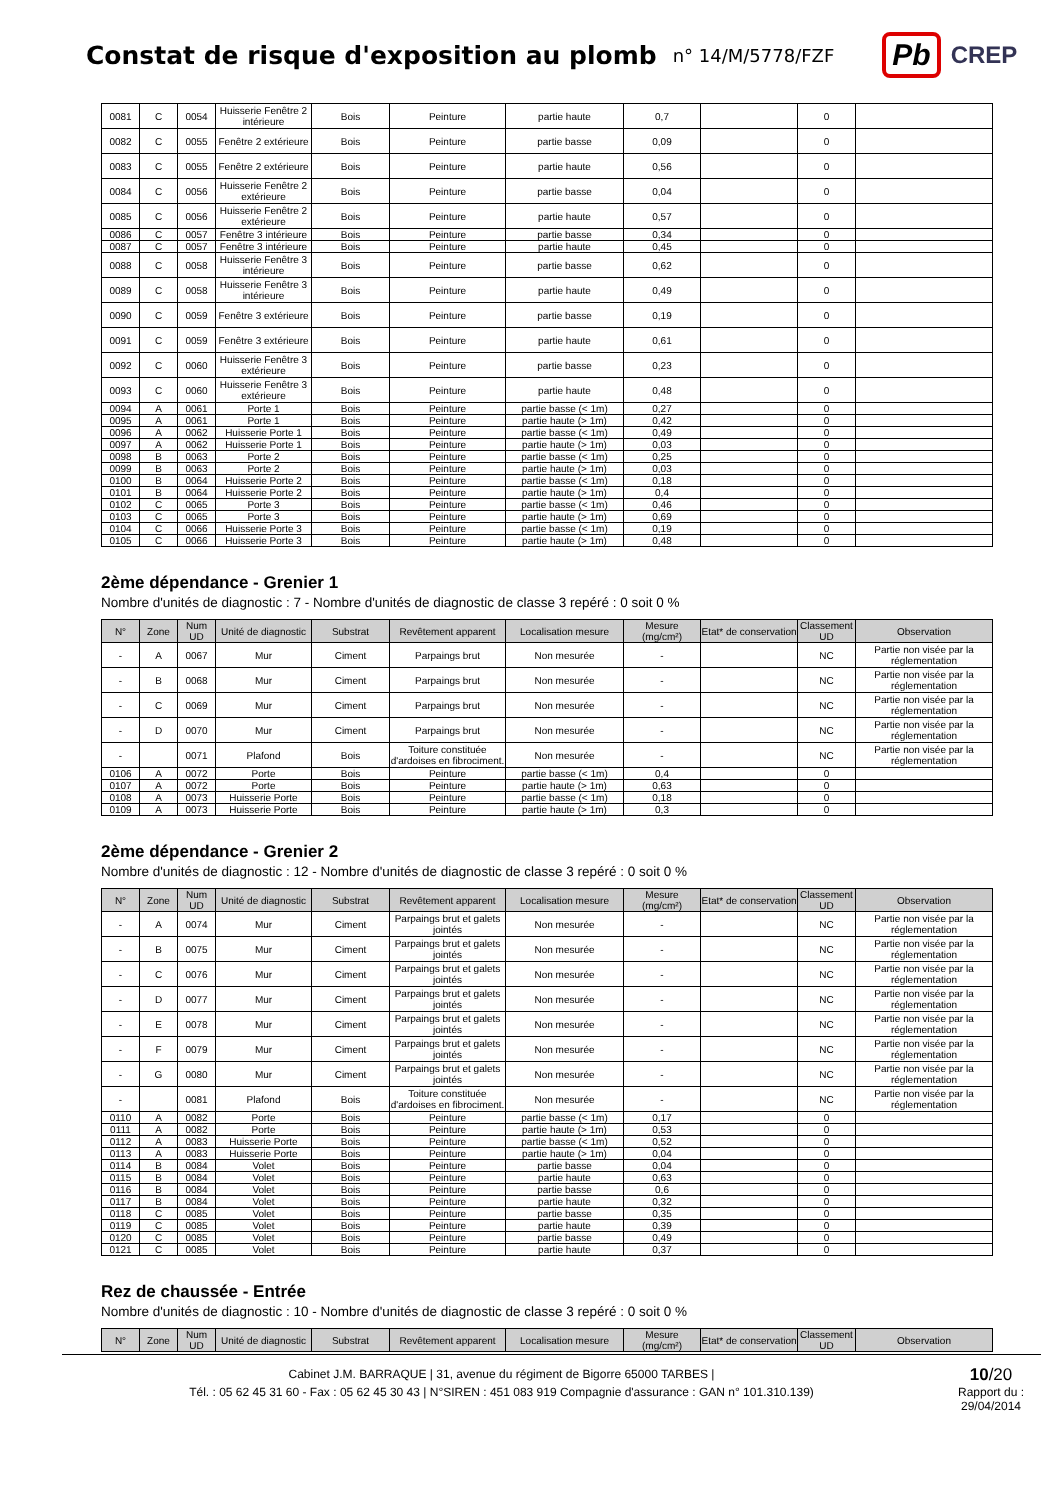Constat de risque d'exposition au plomb
n° 14/M/5778/FZF
Pb CREP
| 0081 | C | 0054 | Huisserie Fenêtre 2 intérieure | Bois | Peinture | partie haute | 0,7 | | 0 | |
| 0082 | C | 0055 | Fenêtre 2 extérieure | Bois | Peinture | partie basse | 0,09 | | 0 | |
| 0083 | C | 0055 | Fenêtre 2 extérieure | Bois | Peinture | partie haute | 0,56 | | 0 | |
| 0084 | C | 0056 | Huisserie Fenêtre 2 extérieure | Bois | Peinture | partie basse | 0,04 | | 0 | |
| 0085 | C | 0056 | Huisserie Fenêtre 2 extérieure | Bois | Peinture | partie haute | 0,57 | | 0 | |
| 0086 | C | 0057 | Fenêtre 3 intérieure | Bois | Peinture | partie basse | 0,34 | | 0 | |
| 0087 | C | 0057 | Fenêtre 3 intérieure | Bois | Peinture | partie haute | 0,45 | | 0 | |
| 0088 | C | 0058 | Huisserie Fenêtre 3 intérieure | Bois | Peinture | partie basse | 0,62 | | 0 | |
| 0089 | C | 0058 | Huisserie Fenêtre 3 intérieure | Bois | Peinture | partie haute | 0,49 | | 0 | |
| 0090 | C | 0059 | Fenêtre 3 extérieure | Bois | Peinture | partie basse | 0,19 | | 0 | |
| 0091 | C | 0059 | Fenêtre 3 extérieure | Bois | Peinture | partie haute | 0,61 | | 0 | |
| 0092 | C | 0060 | Huisserie Fenêtre 3 extérieure | Bois | Peinture | partie basse | 0,23 | | 0 | |
| 0093 | C | 0060 | Huisserie Fenêtre 3 extérieure | Bois | Peinture | partie haute | 0,48 | | 0 | |
| 0094 | A | 0061 | Porte 1 | Bois | Peinture | partie basse (< 1m) | 0,27 | | 0 | |
| 0095 | A | 0061 | Porte 1 | Bois | Peinture | partie haute (> 1m) | 0,42 | | 0 | |
| 0096 | A | 0062 | Huisserie Porte 1 | Bois | Peinture | partie basse (< 1m) | 0,49 | | 0 | |
| 0097 | A | 0062 | Huisserie Porte 1 | Bois | Peinture | partie haute (> 1m) | 0,03 | | 0 | |
| 0098 | B | 0063 | Porte 2 | Bois | Peinture | partie basse (< 1m) | 0,25 | | 0 | |
| 0099 | B | 0063 | Porte 2 | Bois | Peinture | partie haute (> 1m) | 0,03 | | 0 | |
| 0100 | B | 0064 | Huisserie Porte 2 | Bois | Peinture | partie basse (< 1m) | 0,18 | | 0 | |
| 0101 | B | 0064 | Huisserie Porte 2 | Bois | Peinture | partie haute (> 1m) | 0,4 | | 0 | |
| 0102 | C | 0065 | Porte 3 | Bois | Peinture | partie basse (< 1m) | 0,46 | | 0 | |
| 0103 | C | 0065 | Porte 3 | Bois | Peinture | partie haute (> 1m) | 0,69 | | 0 | |
| 0104 | C | 0066 | Huisserie Porte 3 | Bois | Peinture | partie basse (< 1m) | 0,19 | | 0 | |
| 0105 | C | 0066 | Huisserie Porte 3 | Bois | Peinture | partie haute (> 1m) | 0,48 | | 0 | |
2ème dépendance - Grenier 1
Nombre d'unités de diagnostic : 7 - Nombre d'unités de diagnostic de classe 3 repéré : 0 soit 0 %
| N° | Zone | Num UD | Unité de diagnostic | Substrat | Revêtement apparent | Localisation mesure | Mesure (mg/cm²) | Etat* de conservation | Classement UD | Observation |
| --- | --- | --- | --- | --- | --- | --- | --- | --- | --- | --- |
| - | A | 0067 | Mur | Ciment | Parpaings brut | Non mesurée | - | | NC | Partie non visée par la réglementation |
| - | B | 0068 | Mur | Ciment | Parpaings brut | Non mesurée | - | | NC | Partie non visée par la réglementation |
| - | C | 0069 | Mur | Ciment | Parpaings brut | Non mesurée | - | | NC | Partie non visée par la réglementation |
| - | D | 0070 | Mur | Ciment | Parpaings brut | Non mesurée | - | | NC | Partie non visée par la réglementation |
| - | | 0071 | Plafond | Bois | Toiture constituée d'ardoises en fibrociment. | Non mesurée | - | | NC | Partie non visée par la réglementation |
| 0106 | A | 0072 | Porte | Bois | Peinture | partie basse (< 1m) | 0,4 | | 0 | |
| 0107 | A | 0072 | Porte | Bois | Peinture | partie haute (> 1m) | 0,63 | | 0 | |
| 0108 | A | 0073 | Huisserie Porte | Bois | Peinture | partie basse (< 1m) | 0,18 | | 0 | |
| 0109 | A | 0073 | Huisserie Porte | Bois | Peinture | partie haute (> 1m) | 0,3 | | 0 | |
2ème dépendance - Grenier 2
Nombre d'unités de diagnostic : 12 - Nombre d'unités de diagnostic de classe 3 repéré : 0 soit 0 %
| N° | Zone | Num UD | Unité de diagnostic | Substrat | Revêtement apparent | Localisation mesure | Mesure (mg/cm²) | Etat* de conservation | Classement UD | Observation |
| --- | --- | --- | --- | --- | --- | --- | --- | --- | --- | --- |
| - | A | 0074 | Mur | Ciment | Parpaings brut et galets jointés | Non mesurée | - | | NC | Partie non visée par la réglementation |
| - | B | 0075 | Mur | Ciment | Parpaings brut et galets jointés | Non mesurée | - | | NC | Partie non visée par la réglementation |
| - | C | 0076 | Mur | Ciment | Parpaings brut et galets jointés | Non mesurée | - | | NC | Partie non visée par la réglementation |
| - | D | 0077 | Mur | Ciment | Parpaings brut et galets jointés | Non mesurée | - | | NC | Partie non visée par la réglementation |
| - | E | 0078 | Mur | Ciment | Parpaings brut et galets jointés | Non mesurée | - | | NC | Partie non visée par la réglementation |
| - | F | 0079 | Mur | Ciment | Parpaings brut et galets jointés | Non mesurée | - | | NC | Partie non visée par la réglementation |
| - | G | 0080 | Mur | Ciment | Parpaings brut et galets jointés | Non mesurée | - | | NC | Partie non visée par la réglementation |
| - | | 0081 | Plafond | Bois | Toiture constituée d'ardoises en fibrociment. | Non mesurée | - | | NC | Partie non visée par la réglementation |
| 0110 | A | 0082 | Porte | Bois | Peinture | partie basse (< 1m) | 0,17 | | 0 | |
| 0111 | A | 0082 | Porte | Bois | Peinture | partie haute (> 1m) | 0,53 | | 0 | |
| 0112 | A | 0083 | Huisserie Porte | Bois | Peinture | partie basse (< 1m) | 0,52 | | 0 | |
| 0113 | A | 0083 | Huisserie Porte | Bois | Peinture | partie haute (> 1m) | 0,04 | | 0 | |
| 0114 | B | 0084 | Volet | Bois | Peinture | partie basse | 0,04 | | 0 | |
| 0115 | B | 0084 | Volet | Bois | Peinture | partie haute | 0,63 | | 0 | |
| 0116 | B | 0084 | Volet | Bois | Peinture | partie basse | 0,6 | | 0 | |
| 0117 | B | 0084 | Volet | Bois | Peinture | partie haute | 0,32 | | 0 | |
| 0118 | C | 0085 | Volet | Bois | Peinture | partie basse | 0,35 | | 0 | |
| 0119 | C | 0085 | Volet | Bois | Peinture | partie haute | 0,39 | | 0 | |
| 0120 | C | 0085 | Volet | Bois | Peinture | partie basse | 0,49 | | 0 | |
| 0121 | C | 0085 | Volet | Bois | Peinture | partie haute | 0,37 | | 0 | |
Rez de chaussée - Entrée
Nombre d'unités de diagnostic : 10 - Nombre d'unités de diagnostic de classe 3 repéré : 0 soit 0 %
| N° | Zone | Num UD | Unité de diagnostic | Substrat | Revêtement apparent | Localisation mesure | Mesure (mg/cm²) | Etat* de conservation | Classement UD | Observation |
| --- | --- | --- | --- | --- | --- | --- | --- | --- | --- | --- |
Cabinet J.M. BARRAQUE | 31, avenue du régiment de Bigorre 65000 TARBES |
Tél. : 05 62 45 31 60 - Fax : 05 62 45 30 43 | N°SIREN : 451 083 919 Compagnie d'assurance : GAN n° 101.310.139)
10/20
Rapport du :
29/04/2014